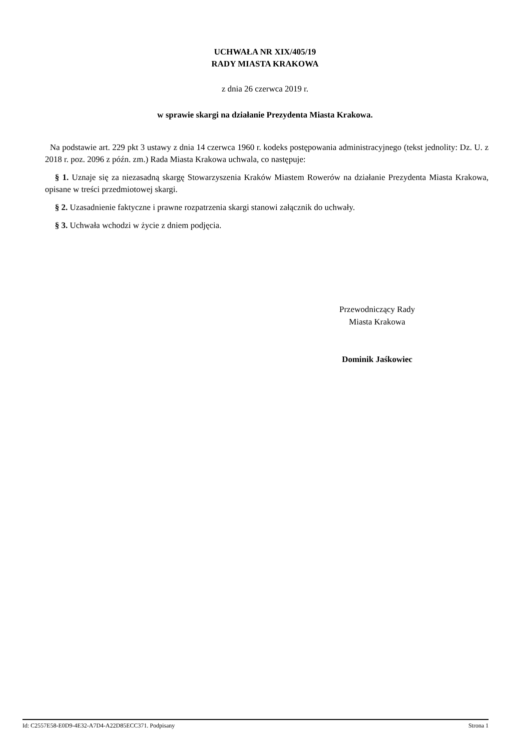UCHWAŁA NR XIX/405/19
RADY MIASTA KRAKOWA
z dnia 26 czerwca 2019 r.
w sprawie skargi na działanie Prezydenta Miasta Krakowa.
Na podstawie art. 229 pkt 3 ustawy z dnia 14 czerwca 1960 r. kodeks postępowania administracyjnego (tekst jednolity: Dz. U. z 2018 r. poz. 2096 z późn. zm.) Rada Miasta Krakowa uchwala, co następuje:
§ 1. Uznaje się za niezasadną skargę Stowarzyszenia Kraków Miastem Rowerów na działanie Prezydenta Miasta Krakowa, opisane w treści przedmiotowej skargi.
§ 2. Uzasadnienie faktyczne i prawne rozpatrzenia skargi stanowi załącznik do uchwały.
§ 3. Uchwała wchodzi w życie z dniem podjęcia.
Przewodniczący Rady
Miasta Krakowa
Dominik Jaśkowiec
Id: C2557E58-E0D9-4E32-A7D4-A22D85ECC371. Podpisany Strona 1